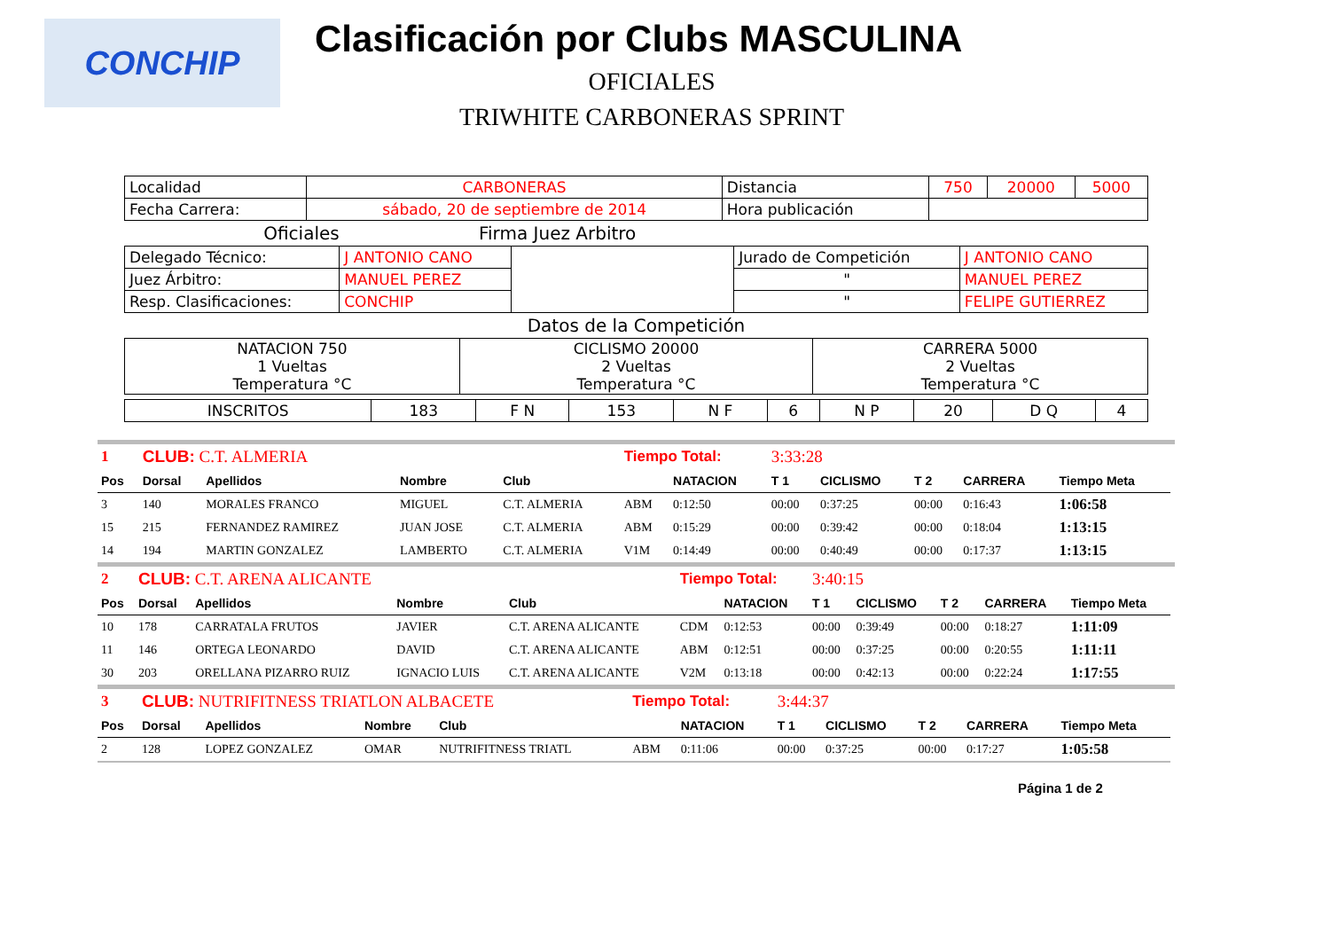CONCHIP
Clasificación por Clubs MASCULINA
OFICIALES
TRIWHITE CARBONERAS SPRINT
| Localidad | CARBONERAS | Distancia | 750 | 20000 | 5000 |
| Fecha Carrera: | sábado, 20 de septiembre de 2014 | Hora publicación | | | |
Oficiales Firma Juez Arbitro
| Delegado Técnico: | J ANTONIO CANO | | Jurado de Competición | J ANTONIO CANO |
| Juez Árbitro: | MANUEL PEREZ | | " | MANUEL PEREZ |
| Resp. Clasificaciones: | CONCHIP | | " | FELIPE GUTIERREZ |
Datos de la Competición
| NATACION 750 1 Vueltas Temperatura °C | CICLISMO 20000 2 Vueltas Temperatura °C | CARRERA 5000 2 Vueltas Temperatura °C |
| INSCRITOS | 183 | F N | 153 | N F | 6 | N P | 20 | D Q | 4 |
| 1 | CLUB: C.T. ALMERIA | | | | Tiempo Total: | | 3:33:28 | | | | |
| Pos | Dorsal | Apellidos | Nombre | Club | | NATACION | T 1 | CICLISMO | T 2 | CARRERA | Tiempo Meta |
| 3 | 140 | MORALES FRANCO | MIGUEL | C.T. ALMERIA | ABM | 0:12:50 | 00:00 | 0:37:25 | 00:00 | 0:16:43 | 1:06:58 |
| 15 | 215 | FERNANDEZ RAMIREZ | JUAN JOSE | C.T. ALMERIA | ABM | 0:15:29 | 00:00 | 0:39:42 | 00:00 | 0:18:04 | 1:13:15 |
| 14 | 194 | MARTIN GONZALEZ | LAMBERTO | C.T. ALMERIA | V1M | 0:14:49 | 00:00 | 0:40:49 | 00:00 | 0:17:37 | 1:13:15 |
| 2 | CLUB: C.T. ARENA ALICANTE | | | | Tiempo Total: | | 3:40:15 | | | | |
| Pos | Dorsal | Apellidos | Nombre | Club | | NATACION | T 1 | CICLISMO | T 2 | CARRERA | Tiempo Meta |
| 10 | 178 | CARRATALA FRUTOS | JAVIER | C.T. ARENA ALICANTE | CDM | 0:12:53 | 00:00 | 0:39:49 | 00:00 | 0:18:27 | 1:11:09 |
| 11 | 146 | ORTEGA LEONARDO | DAVID | C.T. ARENA ALICANTE | ABM | 0:12:51 | 00:00 | 0:37:25 | 00:00 | 0:20:55 | 1:11:11 |
| 30 | 203 | ORELLANA PIZARRO RUIZ | IGNACIO LUIS | C.T. ARENA ALICANTE | V2M | 0:13:18 | 00:00 | 0:42:13 | 00:00 | 0:22:24 | 1:17:55 |
| 3 | CLUB: NUTRIFITNESS TRIATLON ALBACETE | | | | Tiempo Total: | | 3:44:37 | | | | |
| Pos | Dorsal | Apellidos | Nombre | Club | | NATACION | T 1 | CICLISMO | T 2 | CARRERA | Tiempo Meta |
| 2 | 128 | LOPEZ GONZALEZ | OMAR | NUTRIFITNESS TRIATL | ABM | 0:11:06 | 00:00 | 0:37:25 | 00:00 | 0:17:27 | 1:05:58 |
Página 1 de 2